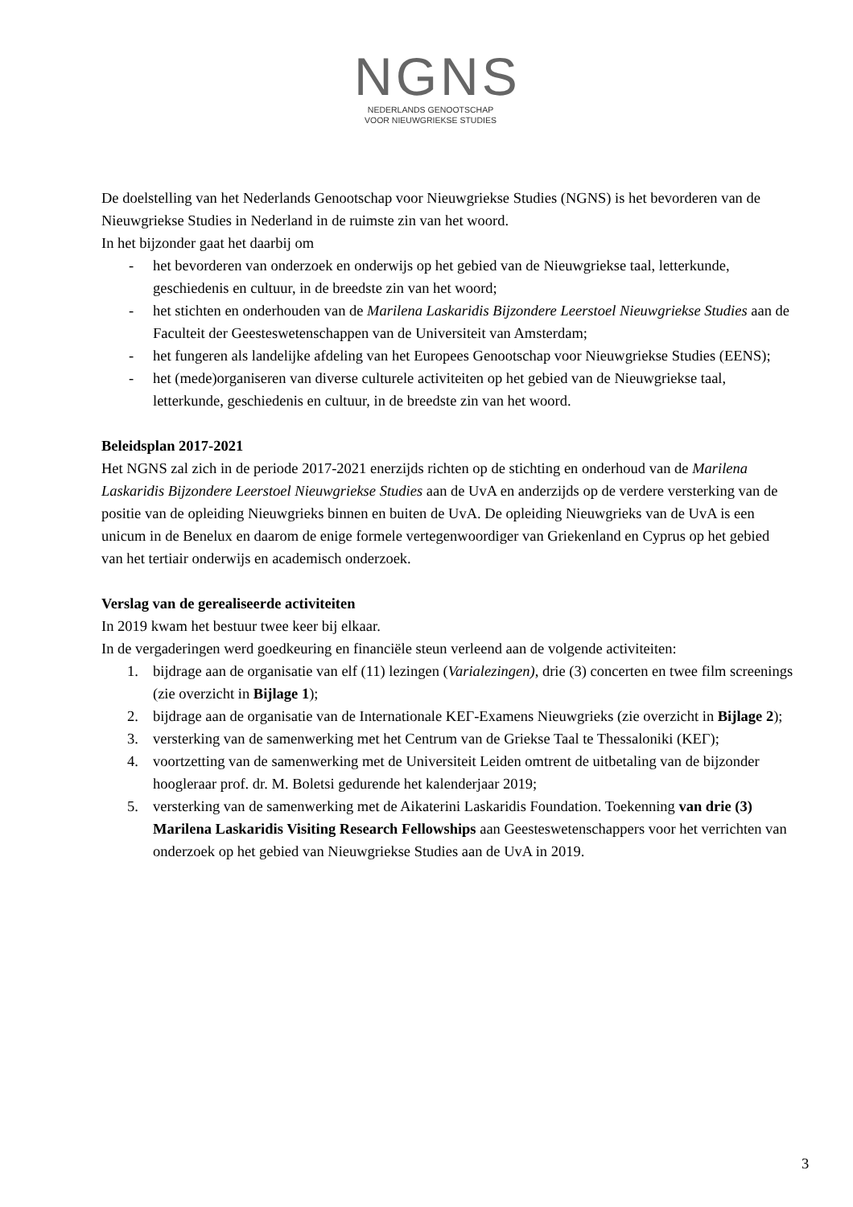NGNS
NEDERLANDS GENOOTSCHAP
VOOR NIEUWGRIEKSE STUDIES
De doelstelling van het Nederlands Genootschap voor Nieuwgriekse Studies (NGNS) is het bevorderen van de Nieuwgriekse Studies in Nederland in de ruimste zin van het woord.
In het bijzonder gaat het daarbij om
- het bevorderen van onderzoek en onderwijs op het gebied van de Nieuwgriekse taal, letterkunde, geschiedenis en cultuur, in de breedste zin van het woord;
- het stichten en onderhouden van de Marilena Laskaridis Bijzondere Leerstoel Nieuwgriekse Studies aan de Faculteit der Geesteswetenschappen van de Universiteit van Amsterdam;
- het fungeren als landelijke afdeling van het Europees Genootschap voor Nieuwgriekse Studies (EENS);
- het (mede)organiseren van diverse culturele activiteiten op het gebied van de Nieuwgriekse taal, letterkunde, geschiedenis en cultuur, in de breedste zin van het woord.
Beleidsplan 2017-2021
Het NGNS zal zich in de periode 2017-2021 enerzijds richten op de stichting en onderhoud van de Marilena Laskaridis Bijzondere Leerstoel Nieuwgriekse Studies aan de UvA en anderzijds op de verdere versterking van de positie van de opleiding Nieuwgrieks binnen en buiten de UvA. De opleiding Nieuwgrieks van de UvA is een unicum in de Benelux en daarom de enige formele vertegenwoordiger van Griekenland en Cyprus op het gebied van het tertiair onderwijs en academisch onderzoek.
Verslag van de gerealiseerde activiteiten
In 2019 kwam het bestuur twee keer bij elkaar.
In de vergaderingen werd goedkeuring en financiële steun verleend aan de volgende activiteiten:
1. bijdrage aan de organisatie van elf (11) lezingen (Varialezingen), drie (3) concerten en twee film screenings (zie overzicht in Bijlage 1);
2. bijdrage aan de organisatie van de Internationale ΚΕΓ-Examens Nieuwgrieks (zie overzicht in Bijlage 2);
3. versterking van de samenwerking met het Centrum van de Griekse Taal te Thessaloniki (ΚΕΓ);
4. voortzetting van de samenwerking met de Universiteit Leiden omtrent de uitbetaling van de bijzonder hoogleraar prof. dr. M. Boletsi gedurende het kalenderjaar 2019;
5. versterking van de samenwerking met de Aikaterini Laskaridis Foundation. Toekenning van drie (3) Marilena Laskaridis Visiting Research Fellowships aan Geesteswetenschappers voor het verrichten van onderzoek op het gebied van Nieuwgriekse Studies aan de UvA in 2019.
3